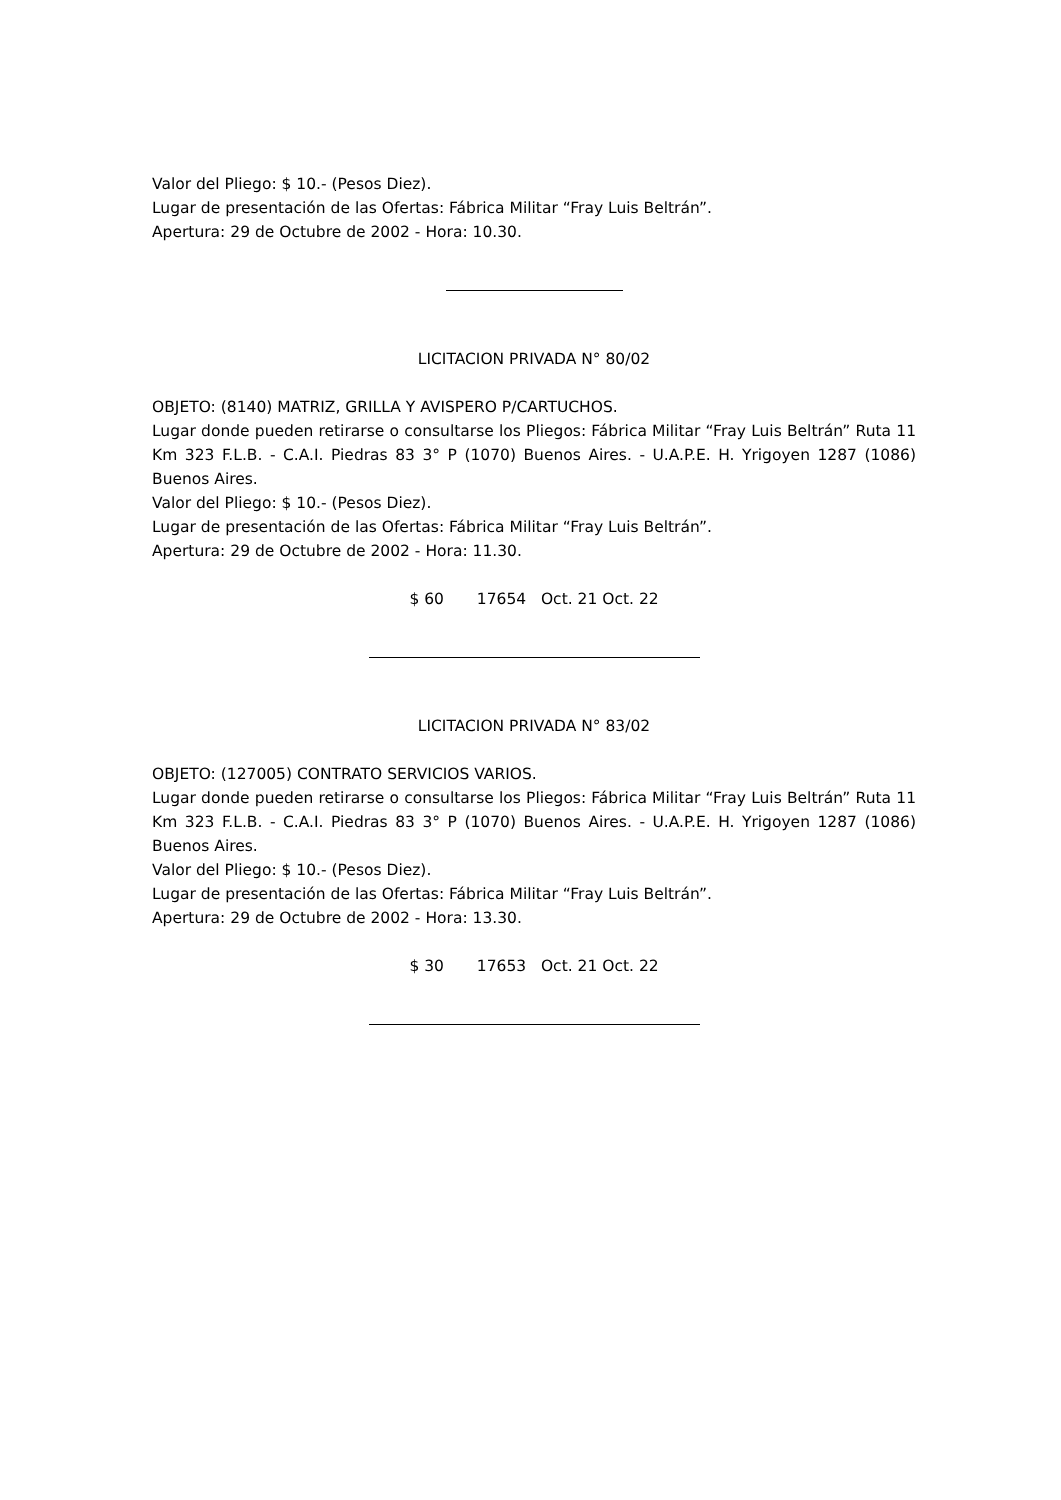Valor del Pliego: $ 10.- (Pesos Diez).
Lugar de presentación de las Ofertas: Fábrica Militar “Fray Luis Beltrán”.
Apertura: 29 de Octubre de 2002 - Hora: 10.30.
LICITACION PRIVADA N° 80/02
OBJETO: (8140) MATRIZ, GRILLA Y AVISPERO P/CARTUCHOS.
Lugar donde pueden retirarse o consultarse los Pliegos: Fábrica Militar “Fray Luis Beltrán” Ruta 11 Km 323 F.L.B. - C.A.I. Piedras 83 3° P (1070) Buenos Aires. - U.A.P.E. H. Yrigoyen 1287 (1086) Buenos Aires.
Valor del Pliego: $ 10.- (Pesos Diez).
Lugar de presentación de las Ofertas: Fábrica Militar “Fray Luis Beltrán”.
Apertura: 29 de Octubre de 2002 - Hora: 11.30.
$ 60 17654 Oct. 21 Oct. 22
LICITACION PRIVADA N° 83/02
OBJETO: (127005) CONTRATO SERVICIOS VARIOS.
Lugar donde pueden retirarse o consultarse los Pliegos: Fábrica Militar “Fray Luis Beltrán” Ruta 11 Km 323 F.L.B. - C.A.I. Piedras 83 3° P (1070) Buenos Aires. - U.A.P.E. H. Yrigoyen 1287 (1086) Buenos Aires.
Valor del Pliego: $ 10.- (Pesos Diez).
Lugar de presentación de las Ofertas: Fábrica Militar “Fray Luis Beltrán”.
Apertura: 29 de Octubre de 2002 - Hora: 13.30.
$ 30 17653 Oct. 21 Oct. 22